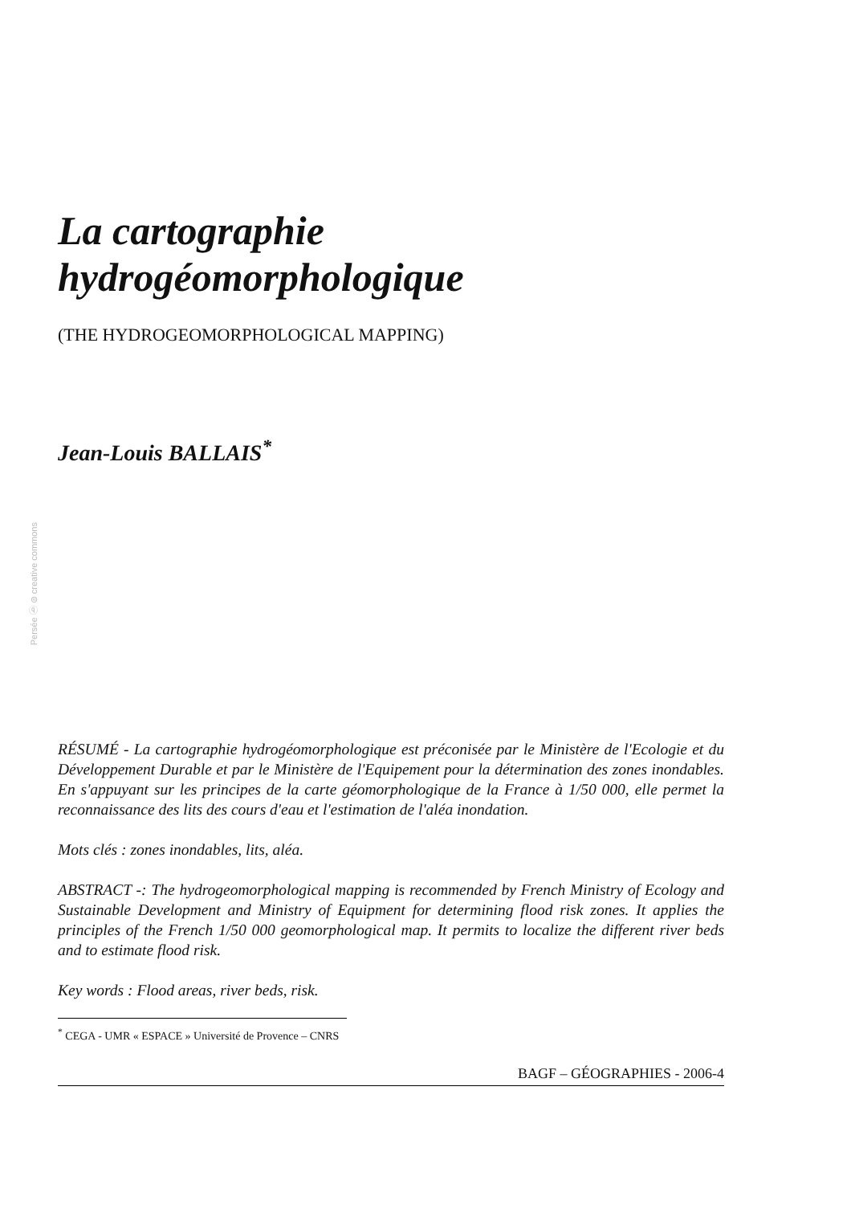Persée ⓑ ⊜ creative commons
La cartographie
hydrogéomorphologique
(THE HYDROGEOMORPHOLOGICAL MAPPING)
Jean-Louis BALLAIS<sup>*</sup>
RÉSUMÉ - La cartographie hydrogéomorphologique est préconisée par le Ministère de l'Ecologie et du Développement Durable et par le Ministère de l'Equipement pour la détermination des zones inondables. En s'appuyant sur les principes de la carte géomorphologique de la France à 1/50 000, elle permet la reconnaissance des lits des cours d'eau et l'estimation de l'aléa inondation.
Mots clés : zones inondables, lits, aléa.
ABSTRACT -: The hydrogeomorphological mapping is recommended by French Ministry of Ecology and Sustainable Development and Ministry of Equipment for determining flood risk zones. It applies the principles of the French 1/50 000 geomorphological map. It permits to localize the different river beds and to estimate flood risk.
Key words : Flood areas, river beds, risk.
<sup>*</sup> CEGA - UMR « ESPACE » Université de Provence – CNRS
BAGF – GÉOGRAPHIES - 2006-4